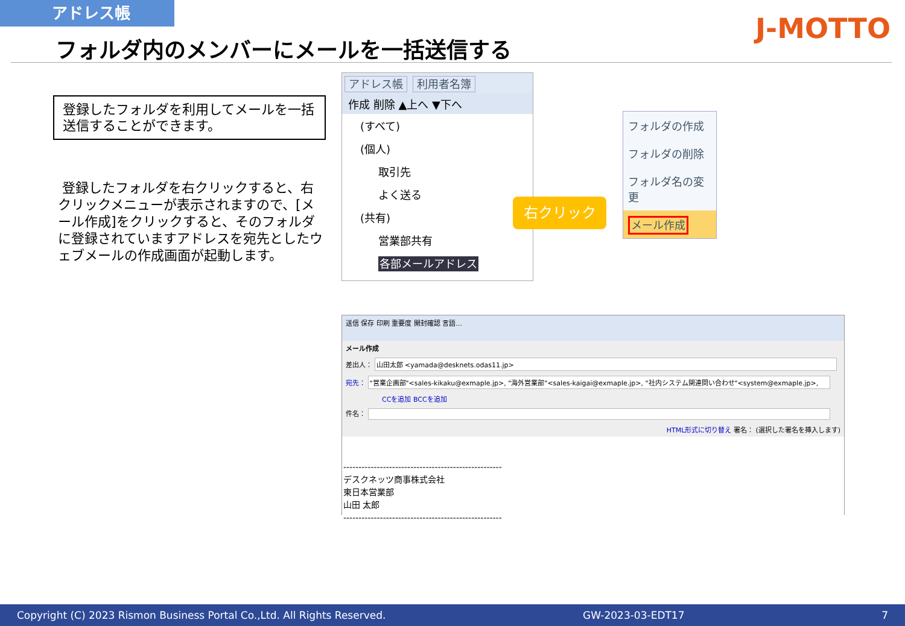アドレス帳
フォルダ内のメンバーにメールを一括送信する
J-MOTTO
登録したフォルダを利用してメールを一括送信することができます。
登録したフォルダを右クリックすると、右クリックメニューが表示されますので、[メール作成]をクリックすると、そのフォルダに登録されていますアドレスを宛先としたウェブメールの作成画面が起動します。
アドレス帳 利用者名簿
作成 削除 ▲上へ ▼下へ
(すべて)
(個人)
取引先
よく送る
(共有)
営業部共有
各部メールアドレス
右クリック
フォルダの作成
フォルダの削除
フォルダ名の変更
メール作成
送信 保存 印刷 重要度 開封確認 言語...
メール作成
差出人： 山田太郎 <yamada@desknets.odas11.jp>
宛先： "営業企画部"<sales-kikaku@exmaple.jp>, "海外営業部"<sales-kaigai@exmaple.jp>, "社内システム関連問い合わせ"<system@exmaple.jp>,
CCを追加 BCCを追加
件名：
HTML形式に切り替え 署名： (選択した署名を挿入します)
----------------------------------------------------
デスクネッツ商事株式会社
東日本営業部
山田 太郎
----------------------------------------------------
Copyright (C) 2023 Rismon Business Portal Co.,Ltd. All Rights Reserved. GW-2023-03-EDT17 7